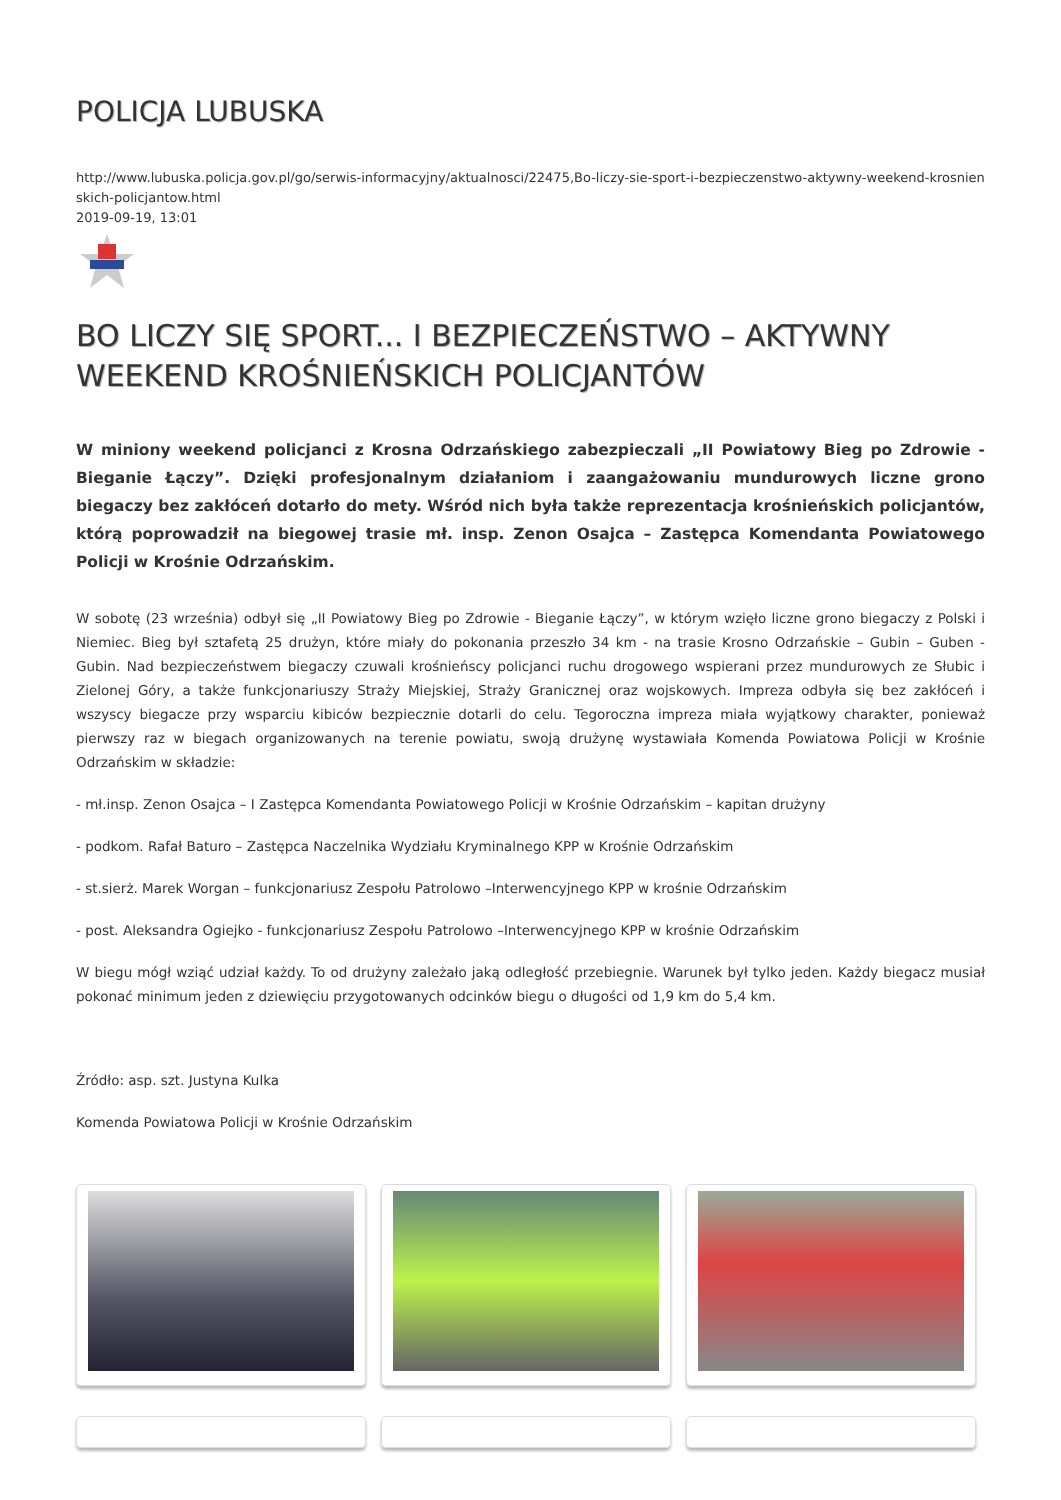POLICJA LUBUSKA
http://www.lubuska.policja.gov.pl/go/serwis-informacyjny/aktualnosci/22475,Bo-liczy-sie-sport-i-bezpieczenstwo-aktywny-weekend-krosnienskich-policjantow.html
2019-09-19, 13:01
BO LICZY SIĘ SPORT... I BEZPIECZEŃSTWO – AKTYWNY WEEKEND KROŚNIEŃSKICH POLICJANTÓW
W miniony weekend policjanci z Krosna Odrzańskiego zabezpieczali „II Powiatowy Bieg po Zdrowie - Bieganie Łączy”. Dzięki profesjonalnym działaniom i zaangażowaniu mundurowych liczne grono biegaczy bez zakłóceń dotarło do mety. Wśród nich była także reprezentacja krośnieńskich policjantów, którą poprowadził na biegowej trasie mł. insp. Zenon Osajca – Zastępca Komendanta Powiatowego Policji w Krośnie Odrzańskim.
W sobotę (23 września) odbył się „II Powiatowy Bieg po Zdrowie - Bieganie Łączy”, w którym wzięło liczne grono biegaczy z Polski i Niemiec. Bieg był sztafetą 25 drużyn, które miały do pokonania przeszło 34 km - na trasie Krosno Odrzańskie – Gubin – Guben - Gubin. Nad bezpieczeństwem biegaczy czuwali krośnieńscy policjanci ruchu drogowego wspierani przez mundurowych ze Słubic i Zielonej Góry, a także funkcjonariuszy Straży Miejskiej, Straży Granicznej oraz wojskowych. Impreza odbyła się bez zakłóceń i wszyscy biegacze przy wsparciu kibiców bezpiecznie dotarli do celu. Tegoroczna impreza miała wyjątkowy charakter, ponieważ pierwszy raz w biegach organizowanych na terenie powiatu, swoją drużynę wystawiała Komenda Powiatowa Policji w Krośnie Odrzańskim w składzie:
- mł.insp. Zenon Osajca – I Zastępca Komendanta Powiatowego Policji w Krośnie Odrzańskim – kapitan drużyny
- podkom. Rafał Baturo – Zastępca Naczelnika Wydziału Kryminalnego KPP w Krośnie Odrzańskim
- st.sierż. Marek Worgan – funkcjonariusz Zespołu Patrolowo –Interwencyjnego KPP w krośnie Odrzańskim
- post. Aleksandra Ogiejko - funkcjonariusz Zespołu Patrolowo –Interwencyjnego KPP w krośnie Odrzańskim
W biegu mógł wziąć udział każdy. To od drużyny zależało jaką odległość przebiegnie. Warunek był tylko jeden. Każdy biegacz musiał pokonać minimum jeden z dziewięciu przygotowanych odcinków biegu o długości od 1,9 km do 5,4 km.
Źródło: asp. szt. Justyna Kulka
Komenda Powiatowa Policji w Krośnie Odrzańskim